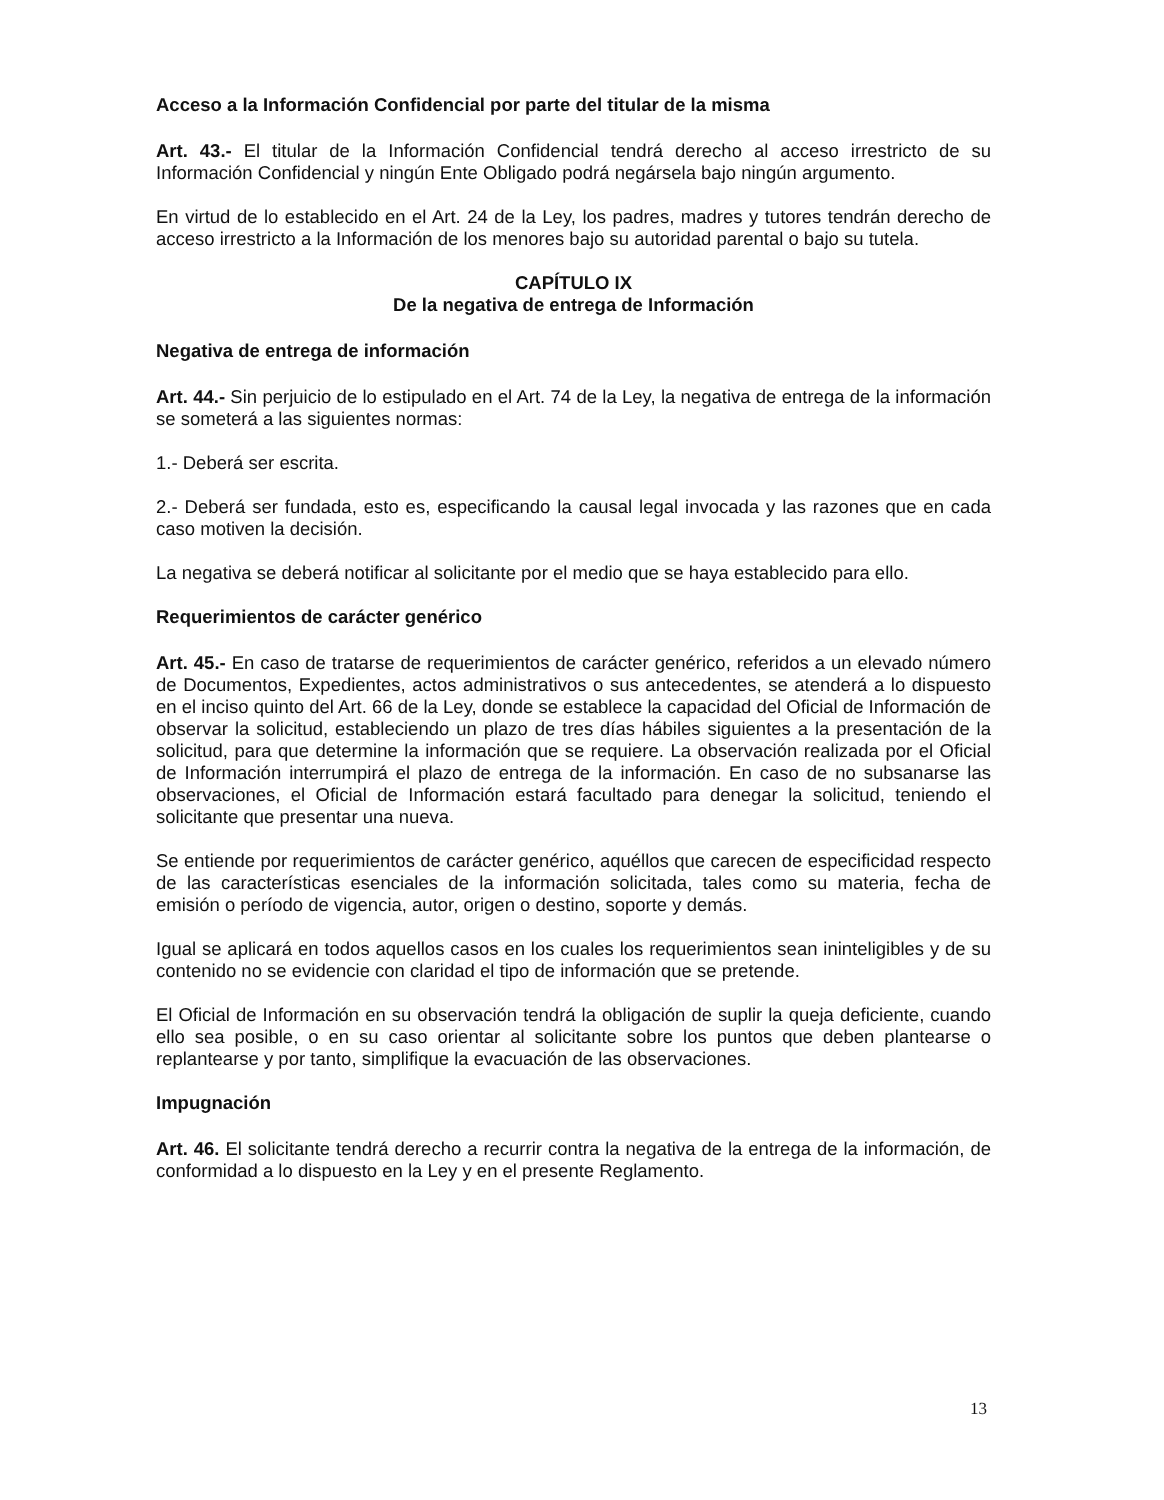Acceso a la Información Confidencial por parte del titular de la misma
Art. 43.- El titular de la Información Confidencial tendrá derecho al acceso irrestricto de su Información Confidencial y ningún Ente Obligado podrá negársela bajo ningún argumento.
En virtud de lo establecido en el Art. 24 de la Ley, los padres, madres y tutores tendrán derecho de acceso irrestricto a la Información de los menores bajo su autoridad parental o bajo su tutela.
CAPÍTULO IX
De la negativa de entrega de Información
Negativa de entrega de información
Art. 44.- Sin perjuicio de lo estipulado en el Art. 74 de la Ley, la negativa de entrega de la información se someterá a las siguientes normas:
1.- Deberá ser escrita.
2.- Deberá ser fundada, esto es, especificando la causal legal invocada y las razones que en cada caso motiven la decisión.
La negativa se deberá notificar al solicitante por el medio que se haya establecido para ello.
Requerimientos de carácter genérico
Art. 45.- En caso de tratarse de requerimientos de carácter genérico, referidos a un elevado número de Documentos, Expedientes, actos administrativos o sus antecedentes, se atenderá a lo dispuesto en el inciso quinto del Art. 66 de la Ley, donde se establece la capacidad del Oficial de Información de observar la solicitud, estableciendo un plazo de tres días hábiles siguientes a la presentación de la solicitud, para que determine la información que se requiere. La observación realizada por el Oficial de Información interrumpirá el plazo de entrega de la información. En caso de no subsanarse las observaciones, el Oficial de Información estará facultado para denegar la solicitud, teniendo el solicitante que presentar una nueva.
Se entiende por requerimientos de carácter genérico, aquéllos que carecen de especificidad respecto de las características esenciales de la información solicitada, tales como su materia, fecha de emisión o período de vigencia, autor, origen o destino, soporte y demás.
Igual se aplicará en todos aquellos casos en los cuales los requerimientos sean ininteligibles y de su contenido no se evidencie con claridad el tipo de información que se pretende.
El Oficial de Información en su observación tendrá la obligación de suplir la queja deficiente, cuando ello sea posible, o en su caso orientar al solicitante sobre los puntos que deben plantearse o replantearse y por tanto, simplifique la evacuación de las observaciones.
Impugnación
Art. 46. El solicitante tendrá derecho a recurrir contra la negativa de la entrega de la información, de conformidad a lo dispuesto en la Ley y en el presente Reglamento.
13